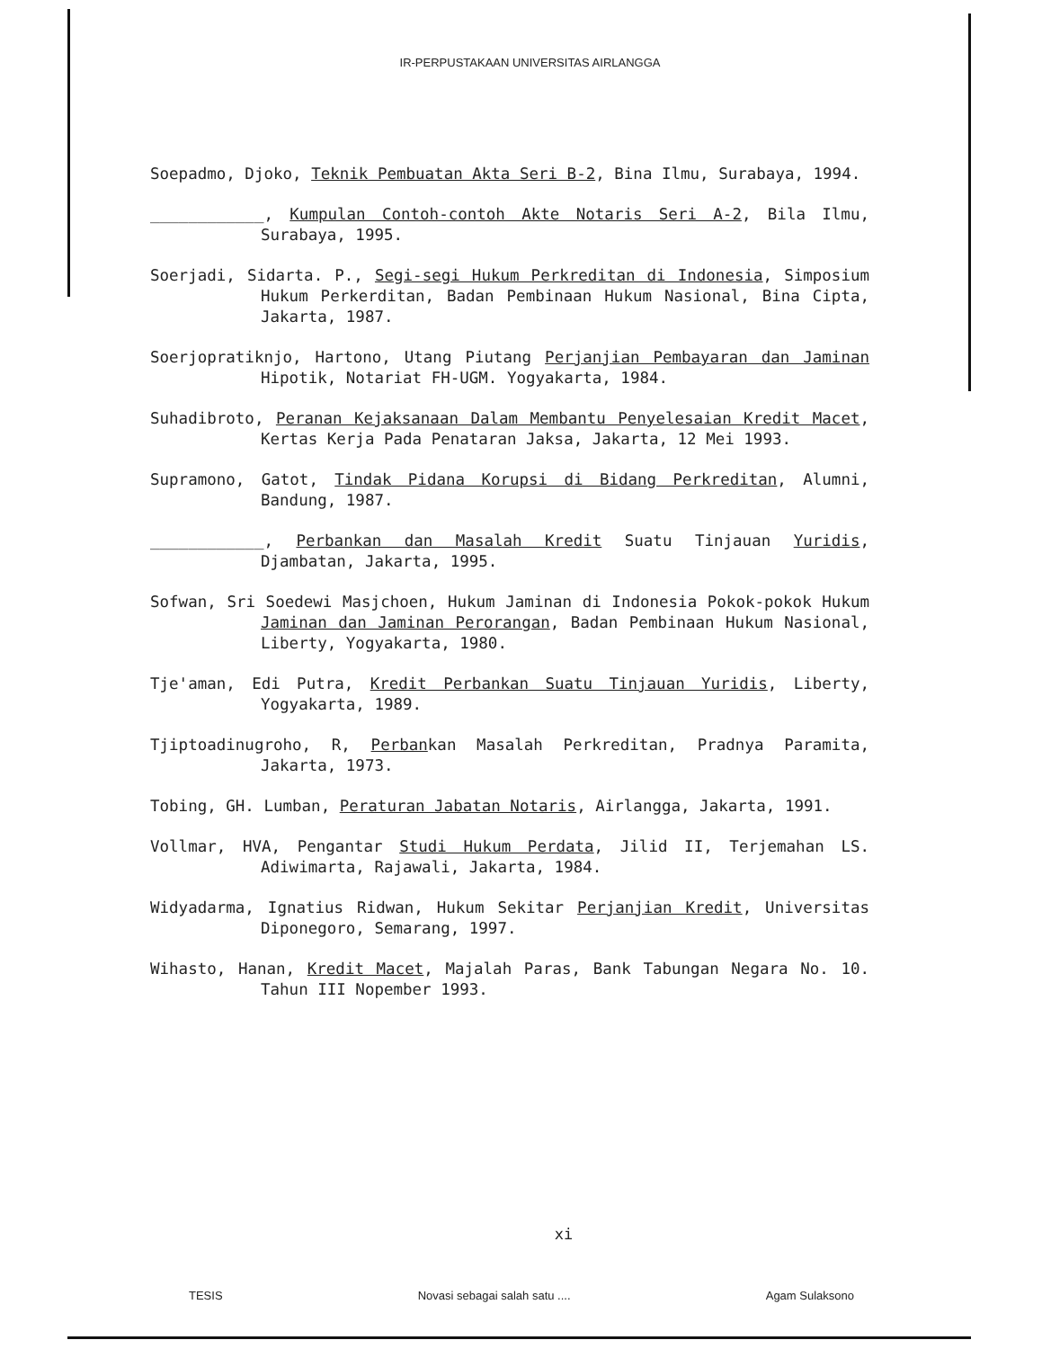IR-PERPUSTAKAAN UNIVERSITAS AIRLANGGA
Soepadmo, Djoko, Teknik Pembuatan Akta Seri B-2, Bina Ilmu, Surabaya, 1994.
____________, Kumpulan Contoh-contoh Akte Notaris Seri A-2, Bila Ilmu, Surabaya, 1995.
Soerjadi, Sidarta. P., Segi-segi Hukum Perkreditan di Indonesia, Simposium Hukum Perkerditan, Badan Pembinaan Hukum Nasional, Bina Cipta, Jakarta, 1987.
Soerjopratiknjo, Hartono, Utang Piutang Perjanjian Pembayaran dan Jaminan Hipotik, Notariat FH-UGM. Yogyakarta, 1984.
Suhadibroto, Peranan Kejaksanaan Dalam Membantu Penyelesaian Kredit Macet, Kertas Kerja Pada Penataran Jaksa, Jakarta, 12 Mei 1993.
Supramono, Gatot, Tindak Pidana Korupsi di Bidang Perkreditan, Alumni, Bandung, 1987.
____________, Perbankan dan Masalah Kredit Suatu Tinjauan Yuridis, Djambatan, Jakarta, 1995.
Sofwan, Sri Soedewi Masjchoen, Hukum Jaminan di Indonesia Pokok-pokok Hukum Jaminan dan Jaminan Perorangan, Badan Pembinaan Hukum Nasional, Liberty, Yogyakarta, 1980.
Tje'aman, Edi Putra, Kredit Perbankan Suatu Tinjauan Yuridis, Liberty, Yogyakarta, 1989.
Tjiptoadinugroho, R, Perbankan Masalah Perkreditan, Pradnya Paramita, Jakarta, 1973.
Tobing, GH. Lumban, Peraturan Jabatan Notaris, Airlangga, Jakarta, 1991.
Vollmar, HVA, Pengantar Studi Hukum Perdata, Jilid II, Terjemahan LS. Adiwimarta, Rajawali, Jakarta, 1984.
Widyadarma, Ignatius Ridwan, Hukum Sekitar Perjanjian Kredit, Universitas Diponegoro, Semarang, 1997.
Wihasto, Hanan, Kredit Macet, Majalah Paras, Bank Tabungan Negara No. 10. Tahun III Nopember 1993.
xi
TESIS Novasi sebagai salah satu .... Agam Sulaksono